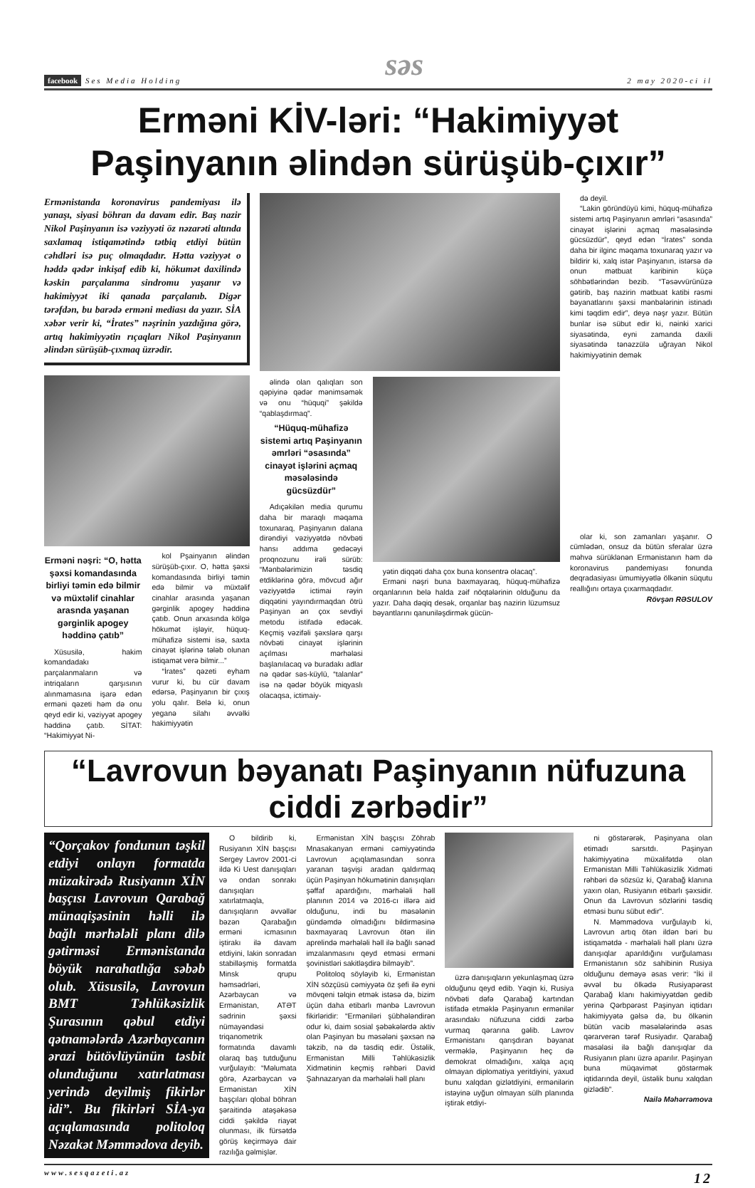facebook Ses Media Holding səs 2 may 2020-ci il
Erməni KİV-ləri: “Hakimiyyət Paşinyanın əlindən sürüşüb-çıxır”
Ermənistanda koronavirus pandemiyası ilə yanaşı, siyasi böhran da davam edir. Baş nazir Nikol Paşinyanın isə vəziyyəti öz nəzarəti altında saxlamaq istiqamətində tətbiq etdiyi bütün cəhdləri isə puç olmaqdadır. Hətta vəziyyət o həddə qədər inkişaf edib ki, hökumət daxilində kəskin parçalanma sindromu yaşanır və hakimiyyət iki qanada parçalanıb. Digər tərəfdən, bu barədə erməni mediası da yazır. SİA xəbər verir ki, “İrates” nəşrinin yazdığına görə, artıq hakimiyyətin rıçaqları Nikol Paşinyanın əlindən sürüşüb-çıxmaq üzrədir.
Erməni nəşri: “O, hətta şəxsi komandasında birliyi təmin edə bilmir və müxtəlif cinahlar arasnda yaşanan gərginlik apogey həddinə çatıb”
Xüsusilə, hakim komandadakı parçalanmaların və intriqaların qarşısının alınmamasına işarə edən erməni qəzeti həm də onu qeyd edir ki, vəziyyət apogey həddinə çatıb. SİTAT: “Hakimiyyət Ni-
kol Pşainyanın əlindən sürüşüb-çıxır. O, hətta şəxsi komandasında birliyi təmin edə bilmir və müxtəlif cinahlar arasında yaşanan gərginlik apogey həddinə çatıb. Onun arxasında kölgə hökumət işləyir, hüquq-mühafizə sistemi isə, saxta cinayət işlərinə tələb olunan istiqamət verə bilmir...”
“İrates” qəzeti eyham vurur ki, bu cür davam edərsə, Paşinyanın bir çıxış yolu qalır. Belə ki, onun yeganə silahı əvvəlki hakimiyyətin
əlində olan qalıqları son qəpiyinə qədər mənimsəmək və onu “hüquqi” şəkildə “qablaşdırmaq”.
“Hüquq-mühafizə sistemi artıq Paşinyanın əmrləri “əsasında” cinayət işlərini açmaq məsələsində gücsüzdür”
Adıçəkilən media qurumu daha bir maraqlı məqama toxunaraq, Paşinyanın dalana dirəndiyi vəziyyətdə növbəti hansı addıma gedəcəyi proqnozunu irəli sürüb: “Mənbələrimizin təsdiq etdiklərinə görə, mövcud ağır vəziyyətdə ictimai rəyin diqqətini yayındırmaqdan ötrü Paşinyan ən çox sevdiyi metodu istifadə edəcək. Keçmiş vəzifəli şəxslərə qarşı növbəti cinayət işlərinin açılması mərhələsi başlanılacaq və buradakı adlar nə qədər səs-küylü, “talanlar” isə nə qədər böyük miqyaslı olacaqsa, ictimaiy-
yətin diqqəti daha çox buna konsentrə olacaq”.
Erməni nəşri buna baxmayaraq, hüquq-mühafizə orqanlarının belə halda zəif nöqtələrinin olduğunu da yazır. Daha dəqiq desək, orqanlar baş nazirin lüzumsuz bəyantlarını qanuniləşdirmək gücün-
də deyil.
“Lakin göründüyü kimi, hüquq-mühafizə sistemi artıq Paşinyanın əmrləri “əsasında” cinayət işlərini açmaq məsələsində gücsüzdür”, qeyd edən “İrates” sonda daha bir ilginc məqama toxunaraq yazır və bildirir ki, xalq istər Paşinyanın, istərsə də onun mətbuat karibinin küçə söhbətlərindən bezib. “Təsəvvürünüzə gətirib, baş nazirin mətbuat katibi rəsmi bəyanatlarını şəxsi mənbələrinin istinadı kimi təqdim edir”, deyə nəşr yazır. Bütün bunlar isə sübut edir ki, nəinki xarici siyasətində, eyni zamanda daxili siyasətində tənəzzülə uğrayan Nikol hakimiyyətinin demək
olar ki, son zamanları yaşanır. O cümlədən, onsuz da bütün sferalar üzrə məhvə sürüklənən Ermənistanın həm də koronavirus pandemiyası fonunda deqradasiyası ümumiyyətlə ölkənin süqutu reallığını ortaya çıxarmaqdadır.
Rövşən RƏSULOV
“Lavrovun bəyanatı Paşinyanın nüfuzuna ciddi zərbədir”
“Qorçakov fondunun təşkil etdiyi onlayn formatda müzakirədə Rusiyanın XİN başçısı Lavrovun Qarabağ münaqişəsinin həlli ilə bağlı mərhələli planı dilə gətirməsi Ermənistanda böyük narahatlığa səbəb olub. Xüsusilə, Lavrovun BMT Təhlükəsizlik Şurasının qəbul etdiyi qətnamələrdə Azərbaycanın ərazi bütövlüyünün təsbit olunduğunu xatırlatması yerində deyilmiş fikirlər idi”. Bu fikirləri SİA-ya açıqlamasında politoloq Nəzakət Məmmədova deyib.
O bildirib ki, Rusiyanın XİN başçısı Sergey Lavrov 2001-ci ildə Ki Uest danışıqları və ondan sonrakı danışıqları xatırlatmaqla, danışıqların əvvəllər bəzən Qarabağın erməni icmasının iştirakı ilə davam etdiyini, lakin sonradan stabilləşmiş formatda Minsk qrupu həmsədrləri, Azərbaycan və Ermənistan, ATƏT sədrinin şəxsi nümayəndəsi triqanometrik formatında davamlı olaraq baş tutduğunu vurğulayıb: “Məlumata görə, Azərbaycan və Ermənistan XİN başçıları qlobal böhran şəraitində atəşəkəsə ciddi şəkildə riayət olunması, ilk fürsətdə görüş keçirməyə dair razılığa gəlmişlər.
Ermənistan XİN başçısı Zöhrab Mnasakanyan erməni cəmiyyətində Lavrovun açıqlamasından sonra yaranan təşvişi aradan qaldırmaq üçün Paşinyan hökumətinin danışıqları şəffaf apardığını, mərhələli həll planının 2014 və 2016-cı illərə aid olduğunu, indi bu məsələnin gündəmdə olmadığını bildirməsinə baxmayaraq Lavrovun ötən ilin aprelində mərhələli həll ilə bağlı sənəd imzalanmasını qeyd etməsi erməni şovinistləri sakitləşdirə bilməyib”.
Politoloq söyləyib ki, Ermənistan XİN sözçüsü cəmiyyətə öz şefi ilə eyni mövqeni təlqin etmək istəsə də, bizim üçün daha etibarlı mənbə Lavrovun fikirləridir: “Erməniləri şübhələndirən odur ki, daim sosial şəbəkələrdə aktiv olan Paşinyan bu məsələni şəxsən nə təkzib, nə də təsdiq edir. Üstəlik, Ermənistan Milli Təhlükəsizlik Xidmətinin keçmiş rəhbəri David Şahnazaryan da mərhələli həll planı
üzrə danışıqların yekunlaşmaq üzrə olduğunu qeyd edib. Yəqin ki, Rusiya növbəti dəfə Qarabağ kartından istifadə etməklə Paşinyanın ermənilər arasındakı nüfuzuna ciddi zərbə vurmaq qərarına gəlib. Lavrov Ermənistanı qarışdıran bəyanat verməklə, Paşinyanın heç də demokrat olmadığını, xalqa açıq olmayan diplomatiya yeritdiyini, yaxud bunu xalqdan gizlətdiyini, ermənilərin istəyinə uyğun olmayan sülh planında iştirak etdiyi-
ni göstərərək, Paşinyana olan etimadı sarsıtdı. Paşinyan hakimiyyətinə müxalifətdə olan Ermənistan Milli Təhlükəsizlik Xidməti rəhbəri də sözsüz ki, Qarabağ klanına yaxın olan, Rusiyanın etibarlı şəxsidir. Onun da Lavrovun sözlərini təsdiq etməsi bunu sübut edir”.
N. Məmmədova vurğulayıb ki, Lavrovun artıq ötən ildən bəri bu istiqamətdə - mərhələli həll planı üzrə danışıqlar aparıldığını vurğulaması Ermənistanın söz sahibinin Rusiya olduğunu deməyə əsas verir: “İki il əvvəl bu ölkədə Rusiyapərəst Qarabağ klanı hakimiyyətdən gedib yerinə Qərbpərəst Paşinyan iqtidarı hakimiyyətə gəlsə də, bu ölkənin bütün vacib məsələlərində əsas qərarverən tərəf Rusiyadır. Qarabağ məsələsi ilə bağlı danışıqlar da Rusiyanın planı üzrə aparılır. Paşinyan buna müqavimət göstərmək iqtidarında deyil, üstəlik bunu xalqdan gizlədib”.
Nailə Məhərrəmova
www.sesqazeti.az 12